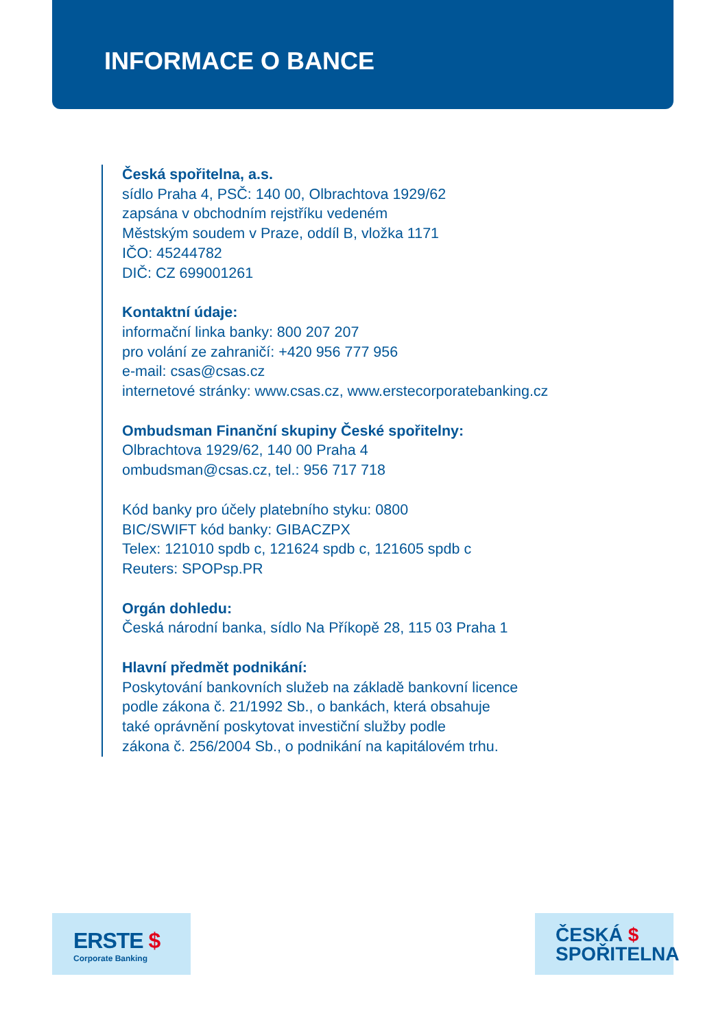INFORMACE O BANCE
Česká spořitelna, a.s.
sídlo Praha 4, PSČ: 140 00, Olbrachtova 1929/62
zapsána v obchodním rejstříku vedeném
Městským soudem v Praze, oddíl B, vložka 1171
IČO: 45244782
DIČ: CZ 699001261
Kontaktní údaje:
informační linka banky: 800 207 207
pro volání ze zahraničí: +420 956 777 956
e-mail: csas@csas.cz
internetové stránky: www.csas.cz, www.erstecorporatebanking.cz
Ombudsman Finanční skupiny České spořitelny:
Olbrachtova 1929/62, 140 00 Praha 4
ombudsman@csas.cz, tel.: 956 717 718
Kód banky pro účely platebního styku: 0800
BIC/SWIFT kód banky: GIBACZPX
Telex: 121010 spdb c, 121624 spdb c, 121605 spdb c
Reuters: SPOPsp.PR
Orgán dohledu:
Česká národní banka, sídlo Na Příkopě 28, 115 03 Praha 1
Hlavní předmět podnikání:
Poskytování bankovních služeb na základě bankovní licence
podle zákona č. 21/1992 Sb., o bankách, která obsahuje
také oprávnění poskytovat investiční služby podle
zákona č. 256/2004 Sb., o podnikání na kapitálovém trhu.
ERSTE $
Corporate Banking
ČESKÁ $
SPOŘITELNA